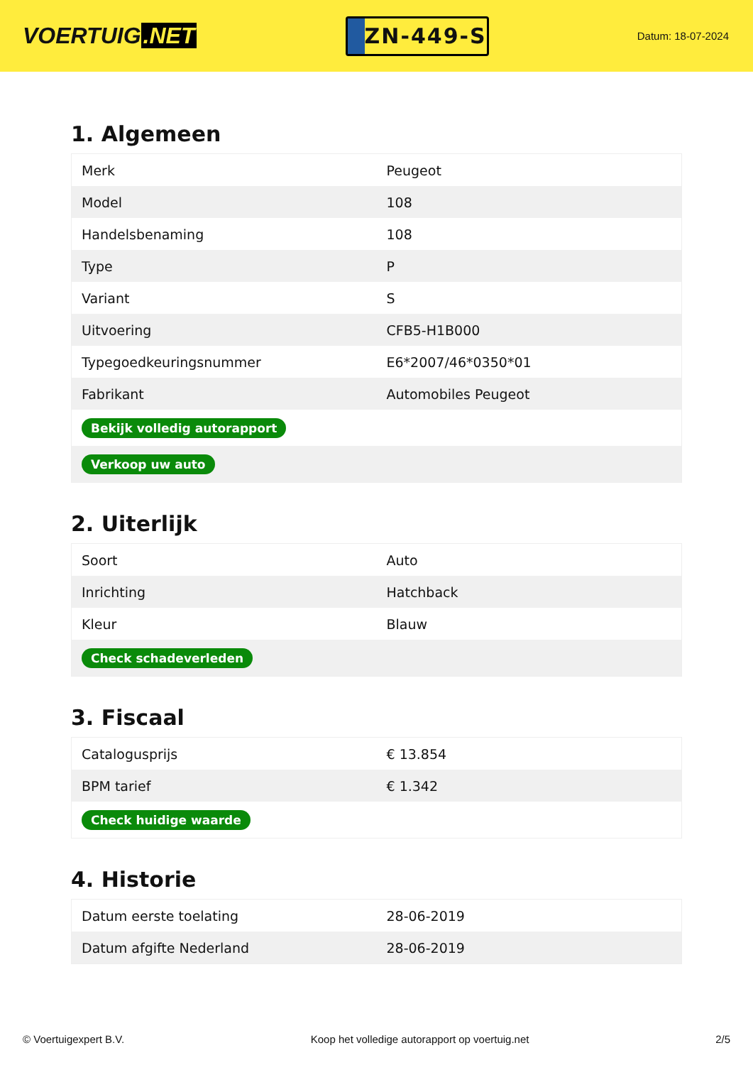VOERTUIG.NET
ZN-449-S
Datum: 18-07-2024
1. Algemeen
| Merk | Peugeot |
| Model | 108 |
| Handelsbenaming | 108 |
| Type | P |
| Variant | S |
| Uitvoering | CFB5-H1B000 |
| Typegoedkeuringsnummer | E6*2007/46*0350*01 |
| Fabrikant | Automobiles Peugeot |
| Bekijk volledig autorapport | |
| Verkoop uw auto | |
2. Uiterlijk
| Soort | Auto |
| Inrichting | Hatchback |
| Kleur | Blauw |
| Check schadeverleden | |
3. Fiscaal
| Catalogusprijs | € 13.854 |
| BPM tarief | € 1.342 |
| Check huidige waarde | |
4. Historie
| Datum eerste toelating | 28-06-2019 |
| Datum afgifte Nederland | 28-06-2019 |
© Voertuigexpert B.V. Koop het volledige autorapport op voertuig.net 2/5